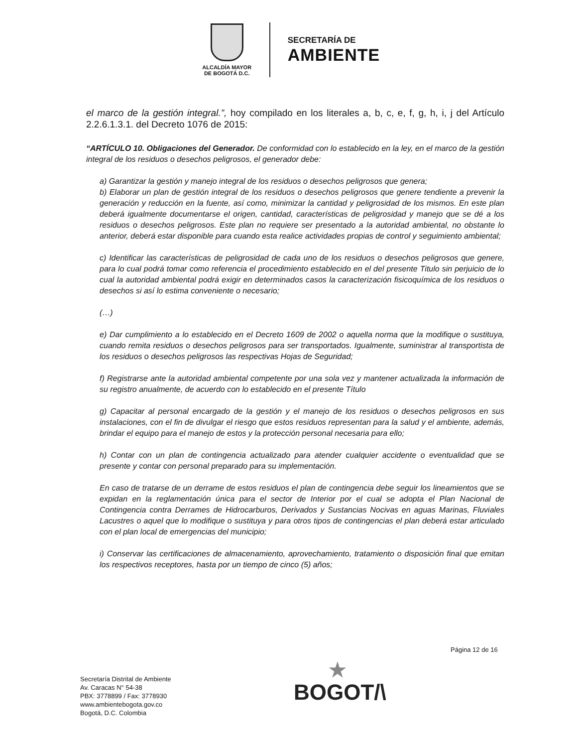ALCALDÍA MAYOR
DE BOGOTÁ D.C.
SECRETARÍA DE
AMBIENTE
el marco de la gestión integral.”, hoy compilado en los literales a, b, c, e, f, g, h, i, j del Artículo 2.2.6.1.3.1. del Decreto 1076 de 2015:
“ARTÍCULO 10. Obligaciones del Generador. De conformidad con lo establecido en la ley, en el marco de la gestión integral de los residuos o desechos peligrosos, el generador debe:
a) Garantizar la gestión y manejo integral de los residuos o desechos peligrosos que genera;
b) Elaborar un plan de gestión integral de los residuos o desechos peligrosos que genere tendiente a prevenir la generación y reducción en la fuente, así como, minimizar la cantidad y peligrosidad de los mismos. En este plan deberá igualmente documentarse el origen, cantidad, características de peligrosidad y manejo que se dé a los residuos o desechos peligrosos. Este plan no requiere ser presentado a la autoridad ambiental, no obstante lo anterior, deberá estar disponible para cuando esta realice actividades propias de control y seguimiento ambiental;
c) Identificar las características de peligrosidad de cada uno de los residuos o desechos peligrosos que genere, para lo cual podrá tomar como referencia el procedimiento establecido en el del presente Titulo sin perjuicio de lo cual la autoridad ambiental podrá exigir en determinados casos la caracterización fisicoquímica de los residuos o desechos si así lo estima conveniente o necesario;
(…)
e) Dar cumplimiento a lo establecido en el Decreto 1609 de 2002 o aquella norma que la modifique o sustituya, cuando remita residuos o desechos peligrosos para ser transportados. Igualmente, suministrar al transportista de los residuos o desechos peligrosos las respectivas Hojas de Seguridad;
f) Registrarse ante la autoridad ambiental competente por una sola vez y mantener actualizada la información de su registro anualmente, de acuerdo con lo establecido en el presente Título
g) Capacitar al personal encargado de la gestión y el manejo de los residuos o desechos peligrosos en sus instalaciones, con el fin de divulgar el riesgo que estos residuos representan para la salud y el ambiente, además, brindar el equipo para el manejo de estos y la protección personal necesaria para ello;
h) Contar con un plan de contingencia actualizado para atender cualquier accidente o eventualidad que se presente y contar con personal preparado para su implementación.
En caso de tratarse de un derrame de estos residuos el plan de contingencia debe seguir los lineamientos que se expidan en la reglamentación única para el sector de Interior por el cual se adopta el Plan Nacional de Contingencia contra Derrames de Hidrocarburos, Derivados y Sustancias Nocivas en aguas Marinas, Fluviales Lacustres o aquel que lo modifique o sustituya y para otros tipos de contingencias el plan deberá estar articulado con el plan local de emergencias del municipio;
i) Conservar las certificaciones de almacenamiento, aprovechamiento, tratamiento o disposición final que emitan los respectivos receptores, hasta por un tiempo de cinco (5) años;
Página 12 de 16
Secretaría Distrital de Ambiente
Av. Caracas N° 54-38
PBX: 3778899 / Fax: 3778930
www.ambientebogota.gov.co
Bogotá, D.C. Colombia
★
BOGOT/\